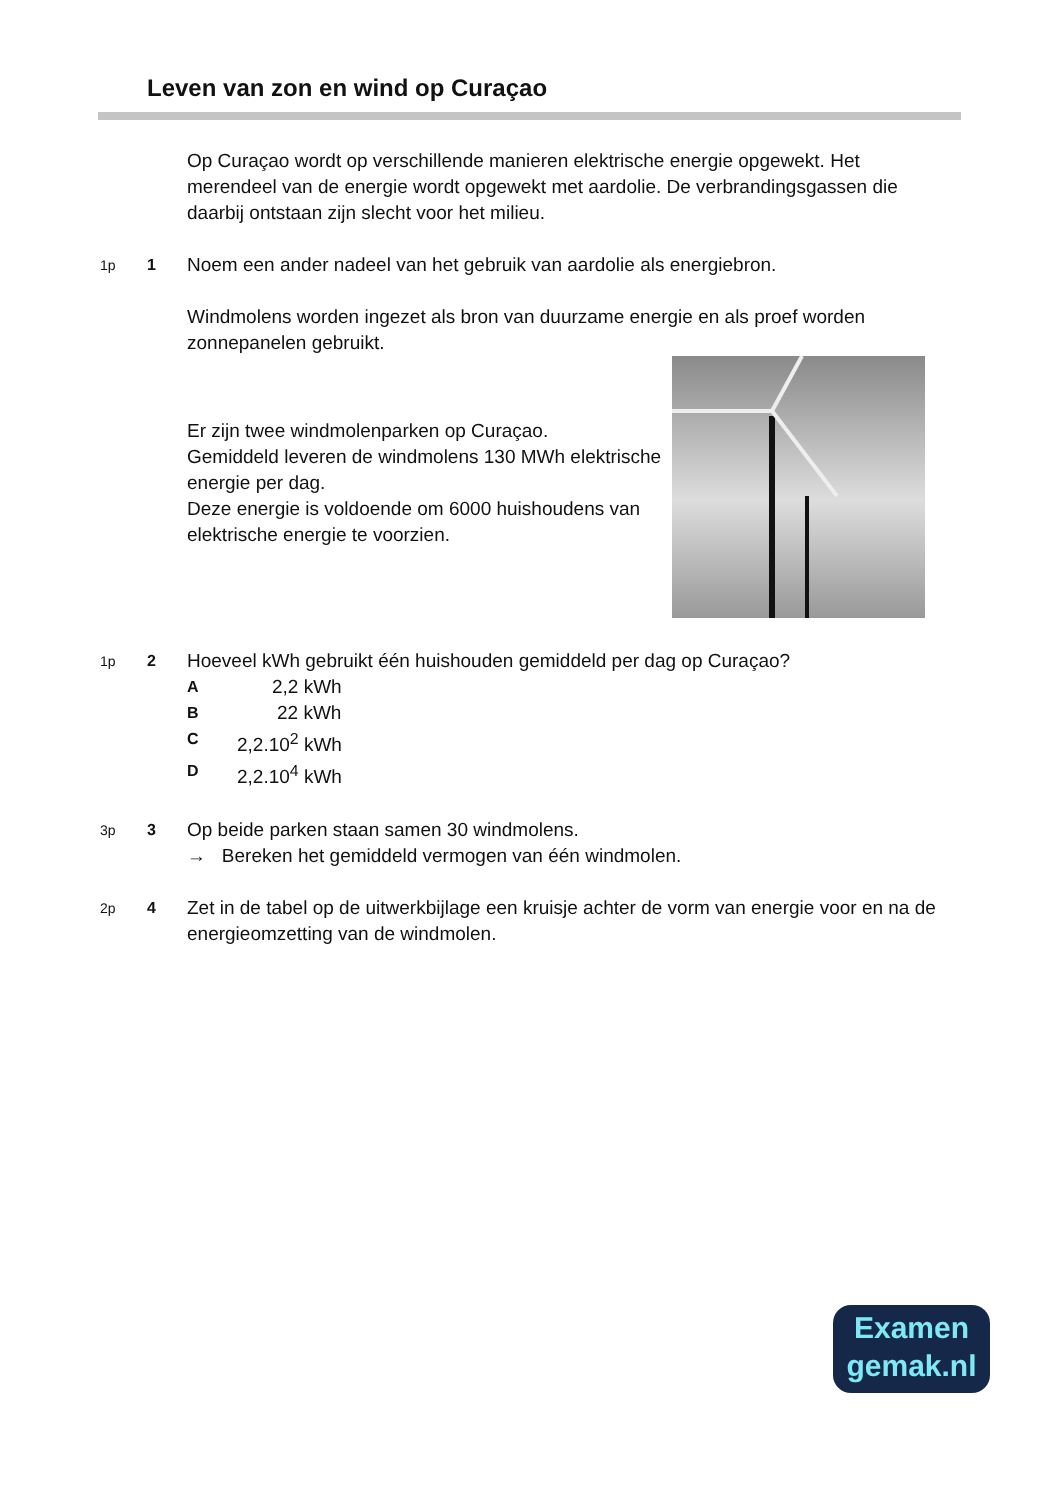Leven van zon en wind op Curaçao
Op Curaçao wordt op verschillende manieren elektrische energie opgewekt. Het merendeel van de energie wordt opgewekt met aardolie. De verbrandingsgassen die daarbij ontstaan zijn slecht voor het milieu.
1p 1
Noem een ander nadeel van het gebruik van aardolie als energiebron.
Windmolens worden ingezet als bron van duurzame energie en als proef worden zonnepanelen gebruikt.
Er zijn twee windmolenparken op Curaçao.
Gemiddeld leveren de windmolens 130 MWh elektrische energie per dag.
Deze energie is voldoende om 6000 huishoudens van elektrische energie te voorzien.
1p 2
Hoeveel kWh gebruikt één huishouden gemiddeld per dag op Curaçao?
A 2,2 kWh
B 22 kWh
C 2,2.10<sup>2</sup> kWh
D 2,2.10<sup>4</sup> kWh
3p 3
Op beide parken staan samen 30 windmolens.
→ Bereken het gemiddeld vermogen van één windmolen.
2p 4
Zet in de tabel op de uitwerkbijlage een kruisje achter de vorm van energie voor en na de energieomzetting van de windmolen.
Examen
gemak.nl